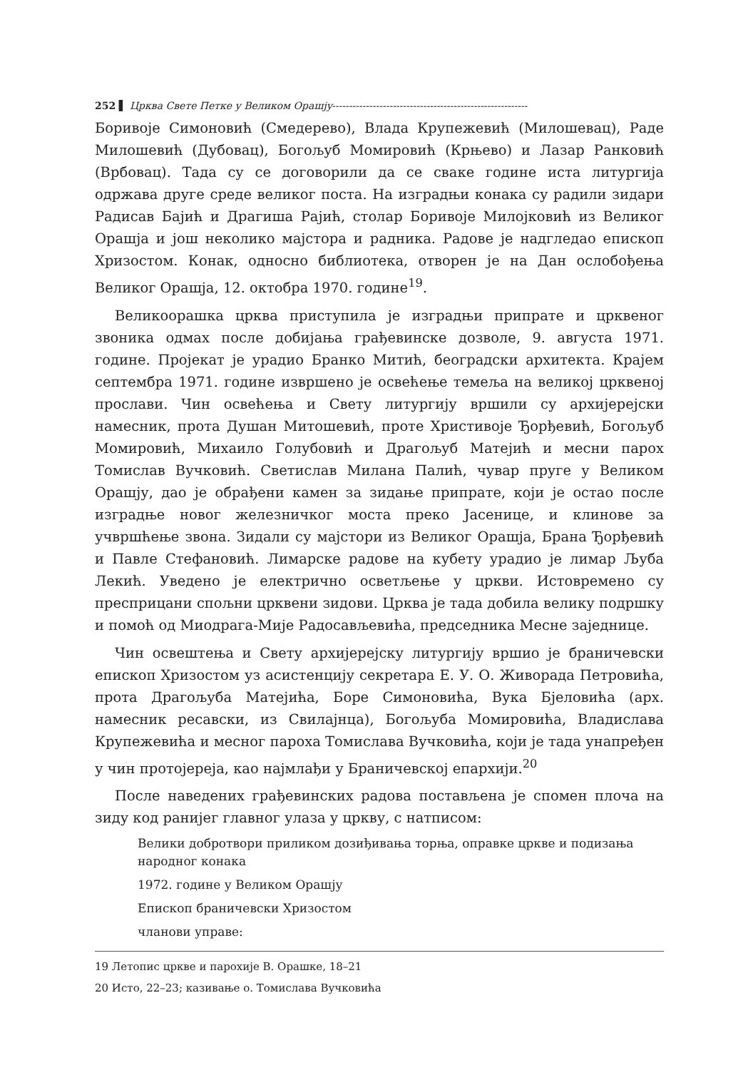252 ▌ Црква Свете Петке у Великом Орашју----------------------------------------------------------
Боривоје Симоновић (Смедерево), Влада Крупежевић (Милошевац), Раде Милошевић (Дубовац), Богољуб Момировић (Крњево) и Лазар Ранковић (Врбовац). Тада су се договорили да се сваке године иста литургија одржава друге среде великог поста. На изградњи конака су радили зидари Радисав Бајић и Драгиша Рајић, столар Боривоје Милојковић из Великог Орашја и још неколико мајстора и радника. Радове је надгледао епископ Хризостом. Конак, односно библиотека, отворен је на Дан ослобођења Великог Орашја, 12. октобра 1970. године<sup>19</sup>.
Великоорашка црква приступила је изградњи припрате и црквеног звоника одмах после добијања грађевинске дозволе, 9. августа 1971. године. Пројекат је урадио Бранко Митић, београдски архитекта. Крајем септембра 1971. године извршено је освећење темеља на великој црквеној прослави. Чин освећења и Свету литургију вршили су архијерејски намесник, прота Душан Митошевић, проте Христивоје Ђорђевић, Богољуб Момировић, Михаило Голубовић и Драгољуб Матејић и месни парох Томислав Вучковић. Светислав Милана Палић, чувар пруге у Великом Орашју, дао је обрађени камен за зидање припрате, који је остао после изградње новог железничког моста преко Јасенице, и клинове за учвршћење звона. Зидали су мајстори из Великог Орашја, Брана Ђорђевић и Павле Стефановић. Лимарске радове на кубету урадио је лимар Љуба Лекић. Уведено је електрично осветљење у цркви. Истовремено су пресприцани спољни црквени зидови. Црква је тада добила велику подршку и помоћ од Миодрага-Мије Радосављевића, председника Месне заједнице.
Чин освештења и Свету архијерејску литургију вршио је браничевски епископ Хризостом уз асистенцију секретара Е. У. О. Живорада Петровића, прота Драгољуба Матејића, Боре Симоновића, Вука Бјеловића (арх. намесник ресавски, из Свилајнца), Богољуба Момировића, Владислава Крупежевића и месног пароха Томислава Вучковића, који је тада унапређен у чин протојереја, као најмлађи у Браничевској епархији.<sup>20</sup>
После наведених грађевинских радова постављена је спомен плоча на зиду код ранијег главног улаза у цркву, с натписом:
Велики добротвори приликом дозиђивања торња, оправке цркве и подизања народног конака
1972. године у Великом Орашју
Епископ браничевски Хризостом
чланови управе:
19 Летопис цркве и парохије В. Орашке, 18–21
20 Исто, 22–23; казивање о. Томислава Вучковића